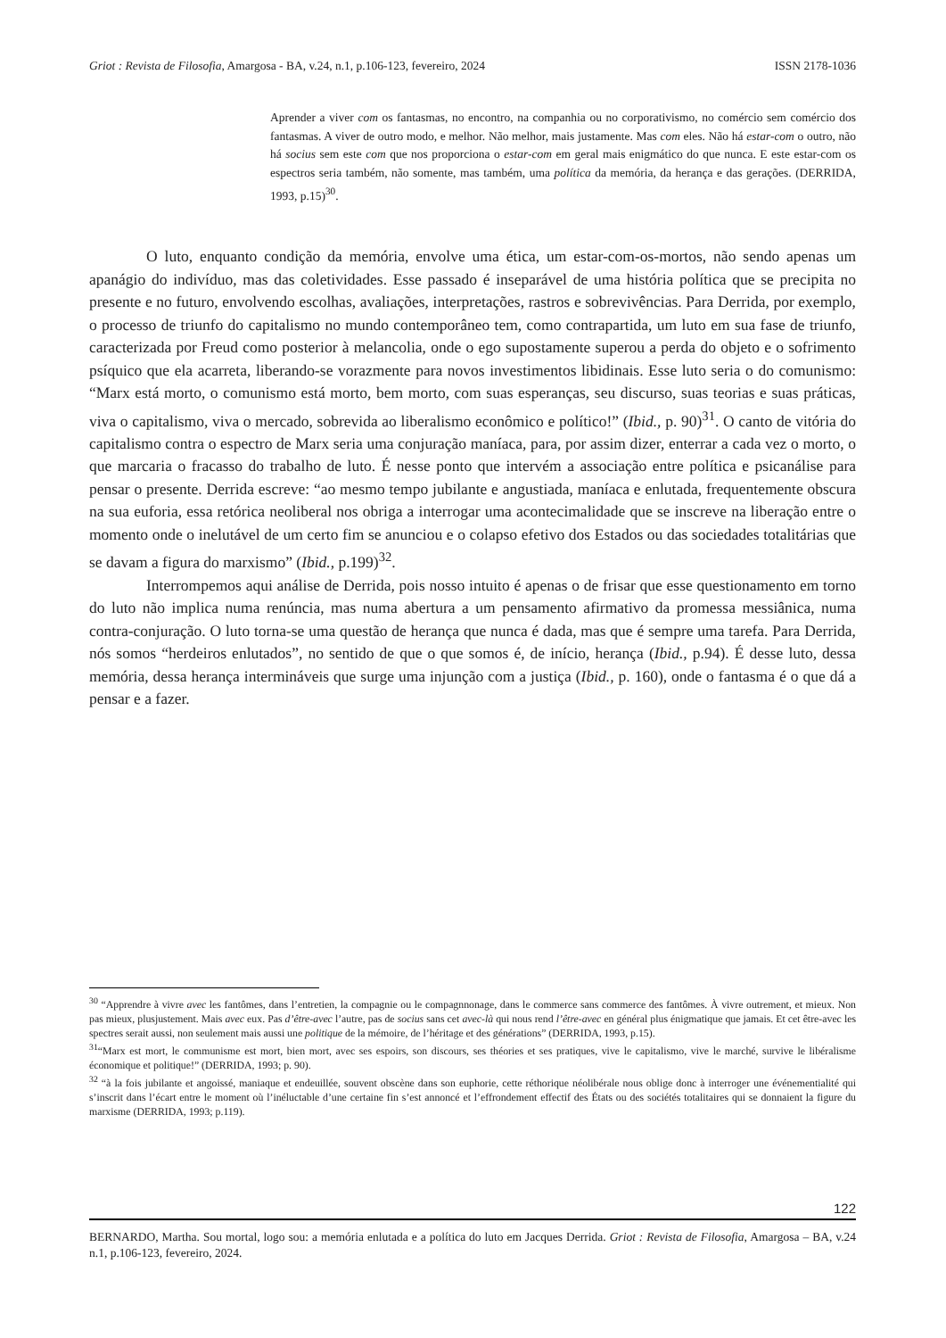Griot : Revista de Filosofia, Amargosa - BA, v.24, n.1, p.106-123, fevereiro, 2024 ISSN 2178-1036
Aprender a viver com os fantasmas, no encontro, na companhia ou no corporativismo, no comércio sem comércio dos fantasmas. A viver de outro modo, e melhor. Não melhor, mais justamente. Mas com eles. Não há estar-com o outro, não há socius sem este com que nos proporciona o estar-com em geral mais enigmático do que nunca. E este estar-com os espectros seria também, não somente, mas também, uma política da memória, da herança e das gerações. (DERRIDA, 1993, p.15)<sup>30</sup>.
O luto, enquanto condição da memória, envolve uma ética, um estar-com-os-mortos, não sendo apenas um apanágio do indivíduo, mas das coletividades. Esse passado é inseparável de uma história política que se precipita no presente e no futuro, envolvendo escolhas, avaliações, interpretações, rastros e sobrevivências. Para Derrida, por exemplo, o processo de triunfo do capitalismo no mundo contemporâneo tem, como contrapartida, um luto em sua fase de triunfo, caracterizada por Freud como posterior à melancolia, onde o ego supostamente superou a perda do objeto e o sofrimento psíquico que ela acarreta, liberando-se vorazmente para novos investimentos libidinais. Esse luto seria o do comunismo: “Marx está morto, o comunismo está morto, bem morto, com suas esperanças, seu discurso, suas teorias e suas práticas, viva o capitalismo, viva o mercado, sobrevida ao liberalismo econômico e político!” (Ibid., p. 90)<sup>31</sup>. O canto de vitória do capitalismo contra o espectro de Marx seria uma conjuração maníaca, para, por assim dizer, enterrar a cada vez o morto, o que marcaria o fracasso do trabalho de luto. É nesse ponto que intervém a associação entre política e psicanálise para pensar o presente. Derrida escreve: “ao mesmo tempo jubilante e angustiada, maníaca e enlutada, frequentemente obscura na sua euforia, essa retórica neoliberal nos obriga a interrogar uma acontecimalidade que se inscreve na liberação entre o momento onde o inelutável de um certo fim se anunciou e o colapso efetivo dos Estados ou das sociedades totalitárias que se davam a figura do marxismo” (Ibid., p.199)<sup>32</sup>.
Interrompemos aqui análise de Derrida, pois nosso intuito é apenas o de frisar que esse questionamento em torno do luto não implica numa renúncia, mas numa abertura a um pensamento afirmativo da promessa messiânica, numa contra-conjuração. O luto torna-se uma questão de herança que nunca é dada, mas que é sempre uma tarefa. Para Derrida, nós somos “herdeiros enlutados”, no sentido de que o que somos é, de início, herança (Ibid., p.94). É desse luto, dessa memória, dessa herança intermináveis que surge uma injunção com a justiça (Ibid., p. 160), onde o fantasma é o que dá a pensar e a fazer.
<sup>30</sup> “Apprendre à vivre avec les fantômes, dans l’entretien, la compagnie ou le compagnnonage, dans le commerce sans commerce des fantômes. À vivre outrement, et mieux. Non pas mieux, plusjustement. Mais avec eux. Pas d’être-avec l’autre, pas de socius sans cet avec-là qui nous rend l’être-avec en général plus énigmatique que jamais. Et cet être-avec les spectres serait aussi, non seulement mais aussi une politique de la mémoire, de l’héritage et des générations” (DERRIDA, 1993, p.15).
<sup>31</sup> “Marx est mort, le communisme est mort, bien mort, avec ses espoirs, son discours, ses théories et ses pratiques, vive le capitalismo, vive le marché, survive le libéralisme économique et politique!” (DERRIDA, 1993; p. 90).
<sup>32</sup> “à la fois jubilante et angoissé, maniaque et endeuillée, souvent obscène dans son euphorie, cette réthorique néolibérale nous oblige donc à interroger une événementialité qui s’inscrit dans l’écart entre le moment où l’inéluctable d’une certaine fin s’est annoncé et l’effrondement effectif des États ou des sociétés totalitaires qui se donnaient la figure du marxisme (DERRIDA, 1993; p.119).
122
BERNARDO, Martha. Sou mortal, logo sou: a memória enlutada e a política do luto em Jacques Derrida. Griot : Revista de Filosofia, Amargosa – BA, v.24 n.1, p.106-123, fevereiro, 2024.